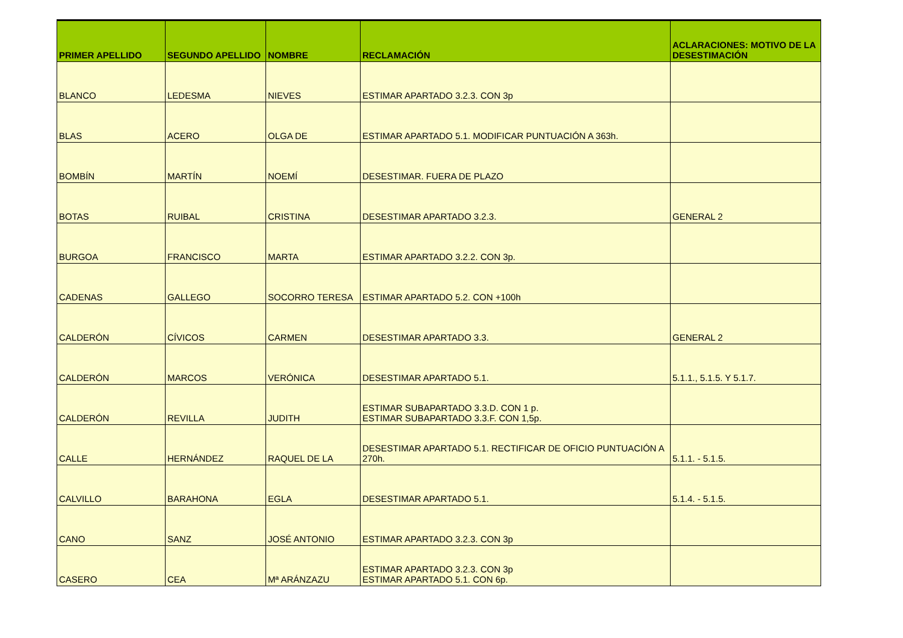| PRIMER APELLIDO | SEGUNDO APELLIDO | NOMBRE | RECLAMACIÓN | ACLARACIONES: MOTIVO DE LA DESESTIMACIÓN |
| --- | --- | --- | --- | --- |
| BLANCO | LEDESMA | NIEVES | ESTIMAR APARTADO 3.2.3. CON 3p | |
| BLAS | ACERO | OLGA DE | ESTIMAR APARTADO 5.1. MODIFICAR PUNTUACIÓN A 363h. | |
| BOMBÍN | MARTÍN | NOEMÍ | DESESTIMAR. FUERA DE PLAZO | |
| BOTAS | RUIBAL | CRISTINA | DESESTIMAR APARTADO 3.2.3. | GENERAL 2 |
| BURGOA | FRANCISCO | MARTA | ESTIMAR APARTADO 3.2.2. CON 3p. | |
| CADENAS | GALLEGO | SOCORRO TERESA | ESTIMAR APARTADO 5.2. CON +100h | |
| CALDERÓN | CÍVICOS | CARMEN | DESESTIMAR APARTADO 3.3. | GENERAL 2 |
| CALDERÓN | MARCOS | VERÓNICA | DESESTIMAR APARTADO 5.1. | 5.1.1., 5.1.5. Y 5.1.7. |
| CALDERÓN | REVILLA | JUDITH | ESTIMAR SUBAPARTADO 3.3.D. CON 1 p. ESTIMAR SUBAPARTADO 3.3.F. CON 1,5p. | |
| CALLE | HERNÁNDEZ | RAQUEL DE LA | DESESTIMAR APARTADO 5.1. RECTIFICAR DE OFICIO PUNTUACIÓN A 270h. | 5.1.1. - 5.1.5. |
| CALVILLO | BARAHONA | EGLA | DESESTIMAR APARTADO 5.1. | 5.1.4. - 5.1.5. |
| CANO | SANZ | JOSÉ ANTONIO | ESTIMAR APARTADO 3.2.3. CON 3p | |
| CASERO | CEA | Mª ARÁNZAZU | ESTIMAR APARTADO 3.2.3. CON 3p ESTIMAR APARTADO 5.1. CON 6p. | |